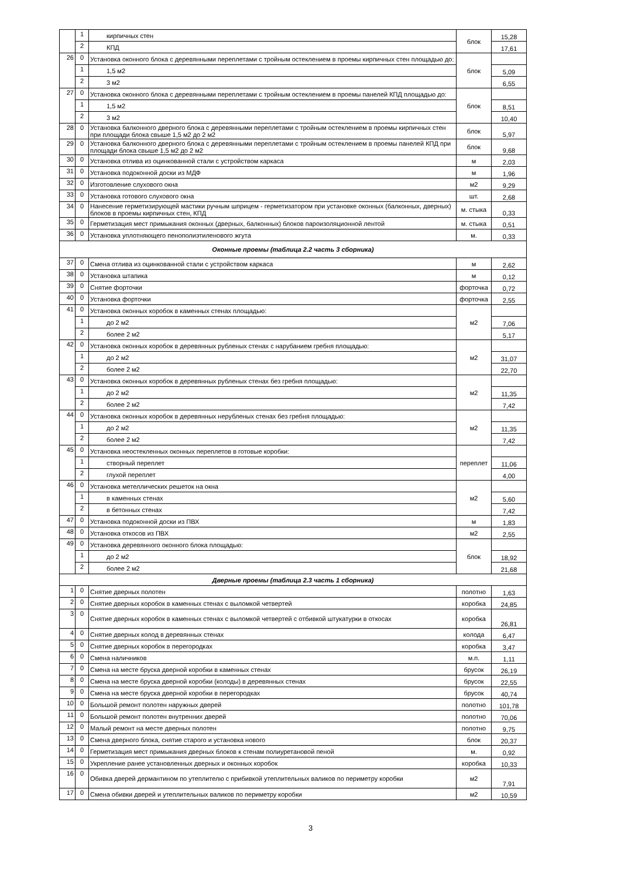| | 1 | кирпичных стен | блок | 15,28 |
| | 2 | КПД | | 17,61 |
| 26 | 0 | Установка оконного блока с деревянными переплетами с тройным остеклением в проемы кирпичных стен площадью до: | блок | |
| | 1 | 1,5 м2 | | 5,09 |
| | 2 | 3 м2 | | 6,55 |
| 27 | 0 | Установка оконного блока с деревянными переплетами с тройным остеклением в проемы панелей КПД площадью до: | блок | |
| | 1 | 1,5 м2 | | 8,51 |
| | 2 | 3 м2 | | 10,40 |
| 28 | 0 | Установка балконного дверного блока с деревянными переплетами с тройным остеклением в проемы кирпичных стен при площади блока свыше 1,5 м2 до 2 м2 | блок | 5,97 |
| 29 | 0 | Установка балконного дверного блока с деревянными переплетами с тройным остеклением в проемы панелей КПД при площади блока свыше 1,5 м2 до 2 м2 | блок | 9,68 |
| 30 | 0 | Установка отлива из оцинкованной стали с устройством каркаса | м | 2,03 |
| 31 | 0 | Установка подоконной доски из МДФ | м | 1,96 |
| 32 | 0 | Изготовление слухового окна | м2 | 9,29 |
| 33 | 0 | Установка готового слухового окна | шт. | 2,68 |
| 34 | 0 | Нанесение герметизирующей мастики ручным шприцем - герметизатором при установке оконных (балконных, дверных) блоков в проемы кирпичных стен, КПД | м. стыка | 0,33 |
| 35 | 0 | Герметизация мест примыкания оконных (дверных, балконных) блоков пароизоляционной лентой | м. стыка | 0,51 |
| 36 | 0 | Установка уплотняющего пенополиэтиленового жгута | м. | 0,33 |
| Оконные проемы (таблица 2.2 часть 3 сборника) | | | | |
| 37 | 0 | Смена отлива из оцинкованной стали с устройством каркаса | м | 2,62 |
| 38 | 0 | Установка штапика | м | 0,12 |
| 39 | 0 | Снятие форточки | форточка | 0,72 |
| 40 | 0 | Установка форточки | форточка | 2,55 |
| 41 | 0 | Установка оконных коробок в каменных стенах площадью: | м2 | |
| | 1 | до 2 м2 | | 7,06 |
| | 2 | более 2 м2 | | 5,17 |
| 42 | 0 | Установка оконных коробок в деревянных рубленых стенах с нарубанием гребня площадью: | м2 | |
| | 1 | до 2 м2 | | 31,07 |
| | 2 | более 2 м2 | | 22,70 |
| 43 | 0 | Установка оконных коробок в деревянных рубленых стенах без гребня площадью: | м2 | |
| | 1 | до 2 м2 | | 11,35 |
| | 2 | более 2 м2 | | 7,42 |
| 44 | 0 | Установка оконных коробок в деревянных нерубленых стенах без гребня площадью: | м2 | |
| | 1 | до 2 м2 | | 11,35 |
| | 2 | более 2 м2 | | 7,42 |
| 45 | 0 | Установка неостекленных оконных переплетов в готовые коробки: | переплет | |
| | 1 | створный переплет | | 11,06 |
| | 2 | глухой переплет | | 4,00 |
| 46 | 0 | Установка метеллических решеток на окна | м2 | |
| | 1 | в каменных стенах | | 5,60 |
| | 2 | в бетонных стенах | | 7,42 |
| 47 | 0 | Установка подоконной доски из ПВХ | м | 1,83 |
| 48 | 0 | Установка откосов из ПВХ | м2 | 2,55 |
| 49 | 0 | Установка деревянного оконного блока площадью: | блок | |
| | 1 | до 2 м2 | | 18,92 |
| | 2 | более 2 м2 | | 21,68 |
| Дверные проемы (таблица 2.3 часть 1 сборника) | | | | |
| 1 | 0 | Снятие дверных полотен | полотно | 1,63 |
| 2 | 0 | Снятие дверных коробок в каменных стенах с выломкой четвертей | коробка | 24,85 |
| 3 | 0 | Снятие дверных коробок в каменных стенах с выломкой четвертей с отбивкой штукатурки в откосах | коробка | 26,81 |
| 4 | 0 | Снятие дверных колод в деревянных стенах | колода | 6,47 |
| 5 | 0 | Снятие дверных коробок в перегородках | коробка | 3,47 |
| 6 | 0 | Смена наличников | м.п. | 1,11 |
| 7 | 0 | Смена на месте бруска дверной коробки в каменных стенах | брусок | 26,19 |
| 8 | 0 | Смена на месте бруска дверной коробки (колоды) в деревянных стенах | брусок | 22,55 |
| 9 | 0 | Смена на месте бруска дверной коробки в перегородках | брусок | 40,74 |
| 10 | 0 | Большой ремонт полотен наружных дверей | полотно | 101,78 |
| 11 | 0 | Большой ремонт полотен внутренних дверей | полотно | 70,06 |
| 12 | 0 | Малый ремонт на месте дверных полотен | полотно | 9,75 |
| 13 | 0 | Смена дверного блока, снятие старого и установка нового | блок | 20,37 |
| 14 | 0 | Герметизация мест примыкания дверных блоков к стенам полиуретановой пеной | м. | 0,92 |
| 15 | 0 | Укрепление ранее установленных дверных и оконных коробок | коробка | 10,33 |
| 16 | 0 | Обивка дверей дермантином по утеплителю с прибивкой утеплительных валиков по периметру коробки | м2 | 7,91 |
| 17 | 0 | Смена обивки дверей и утеплительных валиков по периметру коробки | м2 | 10,59 |
3